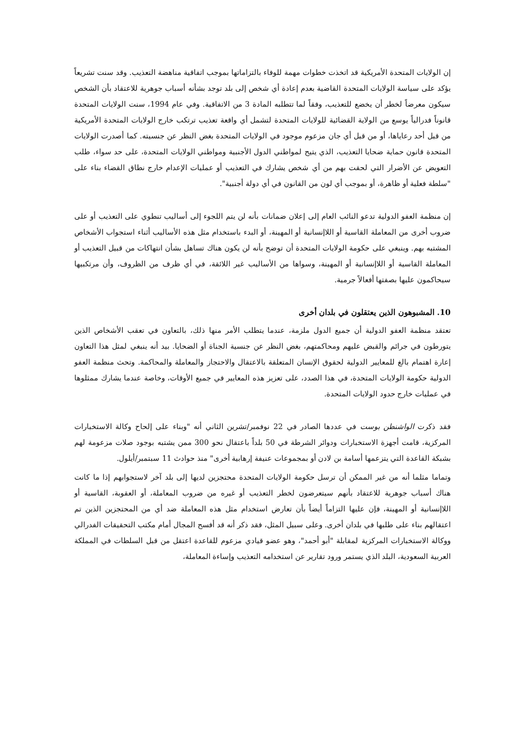إن الولايات المتحدة الأمريكية قد اتخذت خطوات مهمة للوفاء بالتزاماتها بموجب اتفاقية مناهضة التعذيب. وقد سنت تشريعاً يؤكد على سياسة الولايات المتحدة القاضية بعدم إعادة أي شخص إلى بلد توجد بشأنه أسباب جوهرية للاعتقاد بأن الشخص سيكون معرضاً لخطر أن يخضع للتعذيب، وفقاً لما تتطلبه المادة 3 من الاتفاقية. وفي عام 1994، سنت الولايات المتحدة قانوناً فدرالياً يوسع من الولاية القضائية للولايات المتحدة لتشمل أي واقعة تعذيب ترتكب خارج الولايات المتحدة الأمريكية من قبل أحد رعاياها، أو من قبل أي جان مزعوم موجود في الولايات المتحدة بغض النظر عن جنسيته. كما أصدرت الولايات المتحدة قانون حماية ضحايا التعذيب، الذي يتيح لمواطني الدول الأجنبية ومواطني الولايات المتحدة، على حد سواء، طلب التعويض عن الأضرار التي لحقت بهم من أي شخص يشارك في التعذيب أو عمليات الإعدام خارج نطاق القضاء بناء على "سلطة فعلية أو ظاهرة، أو بموجب أي لون من القانون في أي دولة أجنبية".
إن منظمة العفو الدولية تدعو النائب العام إلى إعلان ضمانات بأنه لن يتم اللجوء إلى أساليب تنطوي على التعذيب أو على ضروب أخرى من المعاملة القاسية أو اللاإنسانية أو المهينة، أو البدء باستخدام مثل هذه الأساليب أثناء استجواب الأشخاص المشتبه بهم. وينبغي على حكومة الولايات المتحدة أن توضح بأنه لن يكون هناك تساهل بشأن انتهاكات من قبيل التعذيب أو المعاملة القاسية أو اللاإنسانية أو المهينة، وسواها من الأساليب غير اللائقة، في أي ظرف من الظروف، وأن مرتكبيها سيحاكمون عليها بصفتها أفعالاً جرمية.
10. المشبوهون الذين يعتقلون في بلدان أخرى
تعتقد منظمة العفو الدولية أن جميع الدول ملزمة، عندما يتطلب الأمر منها ذلك، بالتعاون في تعقب الأشخاص الذين يتورطون في جرائم والقبض عليهم ومحاكمتهم، بغض النظر عن جنسية الجناة أو الضحايا. بيد أنه ينبغي لمثل هذا التعاون إعارة اهتمام بالغ للمعايير الدولية لحقوق الإنسان المتعلقة بالاعتقال والاحتجاز والمعاملة والمحاكمة. وتحث منظمة العفو الدولية حكومة الولايات المتحدة، في هذا الصدد، على تعزيز هذه المعايير في جميع الأوقات، وخاصة عندما يشارك ممثلوها في عمليات خارج حدود الولايات المتحدة.
فقد ذكرت الواشنطن بوست في عددها الصادر في 22 نوفمبر/تشرين الثاني أنه "وبناء على إلحاح وكالة الاستخبارات المركزية، قامت أجهزة الاستخبارات ودوائر الشرطة في 50 بلداً باعتقال نحو 300 ممن يشتبه بوجود صلات مزعومة لهم بشبكة القاعدة التي يتزعمها أسامة بن لادن أو بمجموعات عنيفة إرهابية أخرى" منذ حوادث 11 سبتمبر/أيلول.
وتماما مثلما أنه من غير الممكن أن ترسل حكومة الولايات المتحدة محتجزين لديها إلى بلد آخر لاستجوابهم إذا ما كانت هناك أسباب جوهرية للاعتقاد بأنهم سيتعرضون لخطر التعذيب أو غيره من ضروب المعاملة، أو العقوبة، القاسية أو اللاإنسانية أو المهينة، فإن عليها التزاماً أيضاً بأن تعارض استخدام مثل هذه المعاملة ضد أي من المحتجزين الذين تم اعتقالهم بناء على طلبها في بلدان أخرى. وعلى سبيل المثل، فقد ذكر أنه قد أفسح المجال أمام مكتب التحقيقات الفدرالي ووكالة الاستخبارات المركزية لمقابلة "أبو أحمد"، وهو عضو قيادي مزعوم للقاعدة اعتقل من قبل السلطات في المملكة العربية السعودية، البلد الذي يستمر ورود تقارير عن استخدامه التعذيب وإساءة المعاملة،